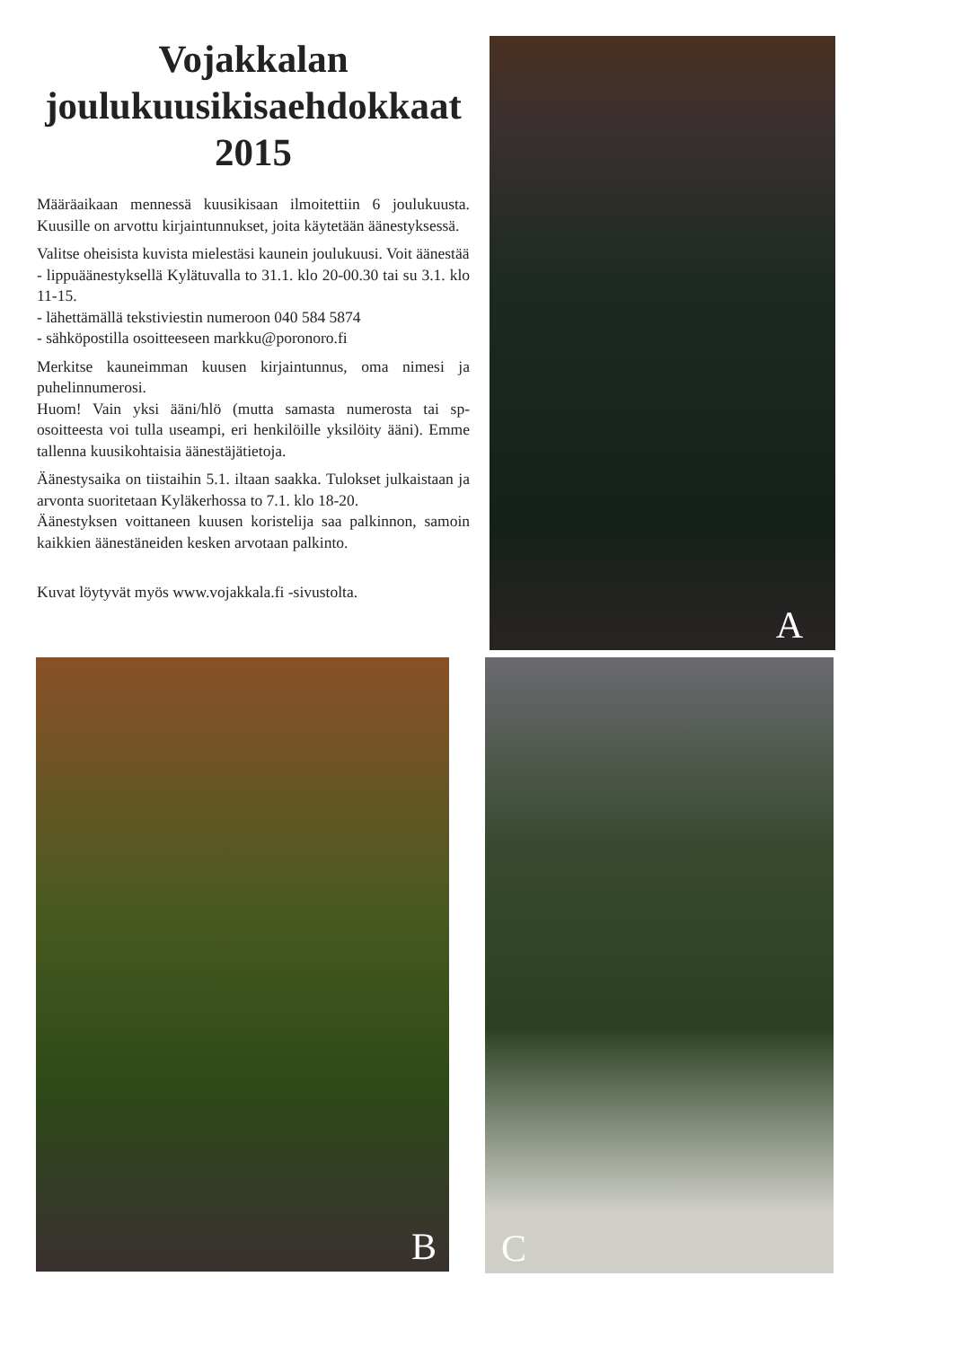Vojakkalan
joulukuusikisaehdokkaat
2015
Määräaikaan mennessä kuusikisaan ilmoitettiin 6 joulukuusta. Kuusille on arvottu kirjaintunnukset, joita käytetään äänestyksessä.
Valitse oheisista kuvista mielestäsi kaunein joulukuusi. Voit äänestää
- lippuäänestyksellä Kylätuvalla to 31.1. klo 20-00.30 tai su 3.1. klo 11-15.
- lähettämällä tekstiviestin numeroon 040 584 5874
- sähköpostilla osoitteeseen markku@poronoro.fi
Merkitse kauneimman kuusen kirjaintunnus, oma nimesi ja puhelinnumerosi.
Huom! Vain yksi ääni/hlö (mutta samasta numerosta tai sp-osoitteesta voi tulla useampi, eri henkilöille yksilöity ääni). Emme tallenna kuusikohtaisia äänestäjätietoja.
Äänestysaika on tiistaihin 5.1. iltaan saakka. Tulokset julkaistaan ja arvonta suoritetaan Kyläkerhossa to 7.1. klo 18-20.
Äänestyksen voittaneen kuusen koristelija saa palkinnon, samoin kaikkien äänestäneiden kesken arvotaan palkinto.
Kuvat löytyvät myös www.vojakkala.fi -sivustolta.
A
B
C